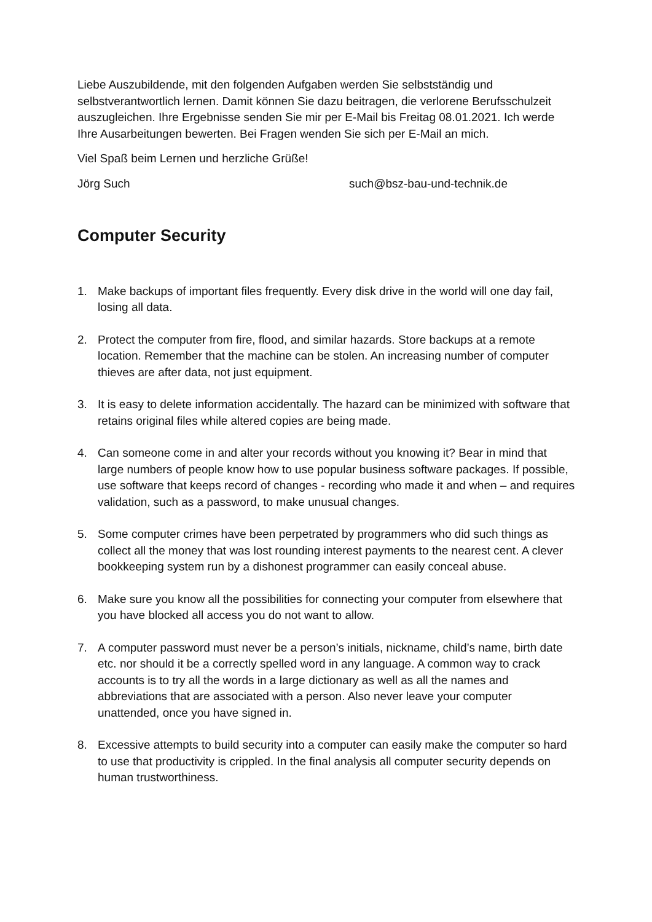Liebe Auszubildende, mit den folgenden Aufgaben werden Sie selbstständig und selbstverantwortlich lernen. Damit können Sie dazu beitragen, die verlorene Berufsschulzeit auszugleichen. Ihre Ergebnisse senden Sie mir per E-Mail bis Freitag 08.01.2021. Ich werde Ihre Ausarbeitungen bewerten. Bei Fragen wenden Sie sich per E-Mail an mich.
Viel Spaß beim Lernen und herzliche Grüße!
Jörg Such such@bsz-bau-und-technik.de
Computer Security
1. Make backups of important files frequently. Every disk drive in the world will one day fail, losing all data.
2. Protect the computer from fire, flood, and similar hazards. Store backups at a remote location. Remember that the machine can be stolen. An increasing number of computer thieves are after data, not just equipment.
3. It is easy to delete information accidentally. The hazard can be minimized with software that retains original files while altered copies are being made.
4. Can someone come in and alter your records without you knowing it? Bear in mind that large numbers of people know how to use popular business software packages. If possible, use software that keeps record of changes - recording who made it and when – and requires validation, such as a password, to make unusual changes.
5. Some computer crimes have been perpetrated by programmers who did such things as collect all the money that was lost rounding interest payments to the nearest cent. A clever bookkeeping system run by a dishonest programmer can easily conceal abuse.
6. Make sure you know all the possibilities for connecting your computer from elsewhere that you have blocked all access you do not want to allow.
7. A computer password must never be a person’s initials, nickname, child’s name, birth date etc. nor should it be a correctly spelled word in any language. A common way to crack accounts is to try all the words in a large dictionary as well as all the names and abbreviations that are associated with a person. Also never leave your computer unattended, once you have signed in.
8. Excessive attempts to build security into a computer can easily make the computer so hard to use that productivity is crippled. In the final analysis all computer security depends on human trustworthiness.